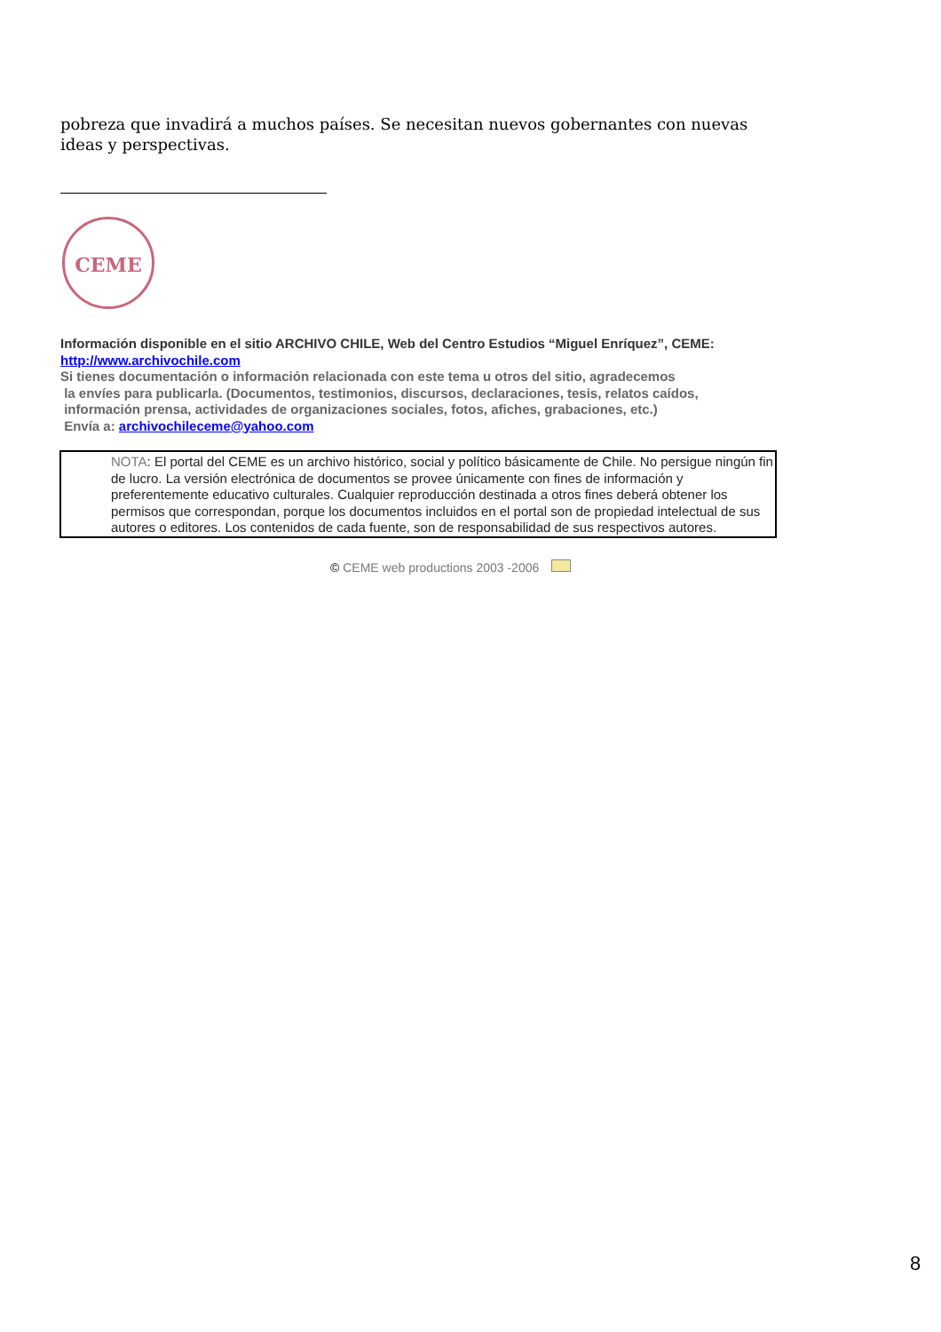pobreza que invadirá a muchos países. Se necesitan nuevos gobernantes con nuevas ideas y perspectivas.
CEME
Información disponible en el sitio ARCHIVO CHILE, Web del Centro Estudios “Miguel Enríquez”, CEME:
http://www.archivochile.com
Si tienes documentación o información relacionada con este tema u otros del sitio, agradecemos
la envíes para publicarla. (Documentos, testimonios, discursos, declaraciones, tesis, relatos caídos,
información prensa, actividades de organizaciones sociales, fotos, afiches, grabaciones, etc.)
Envía a: archivochileceme@yahoo.com
NOTA: El portal del CEME es un archivo histórico, social y político básicamente de Chile. No persigue ningún fin de lucro. La versión electrónica de documentos se provee únicamente con fines de información y preferentemente educativo culturales. Cualquier reproducción destinada a otros fines deberá obtener los permisos que correspondan, porque los documentos incluidos en el portal son de propiedad intelectual de sus autores o editores. Los contenidos de cada fuente, son de responsabilidad de sus respectivos autores.
© CEME web productions 2003 -2006
8